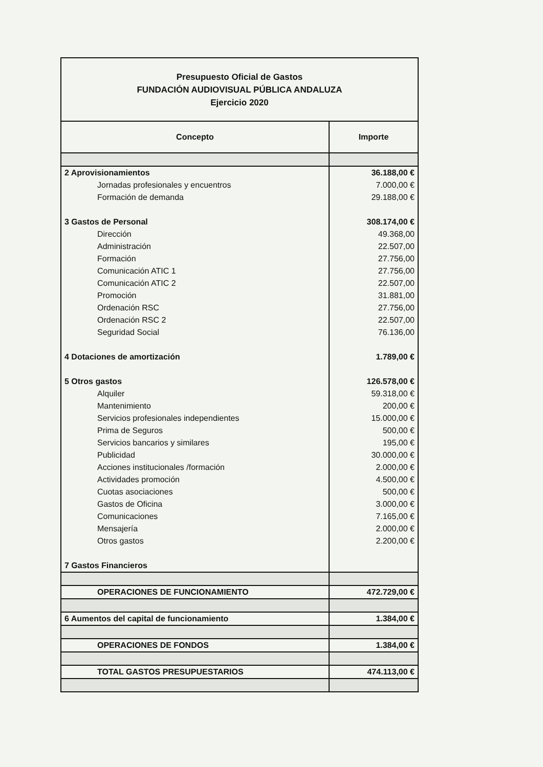| Presupuesto Oficial de Gastos FUNDACIÓN AUDIOVISUAL PÚBLICA ANDALUZA Ejercicio 2020 | |
| Concepto | Importe |
| 2 Aprovisionamientos | 36.188,00 € |
| Jornadas profesionales y encuentros | 7.000,00 € |
| Formación de demanda | 29.188,00 € |
| 3 Gastos de Personal | 308.174,00 € |
| Dirección | 49.368,00 |
| Administración | 22.507,00 |
| Formación | 27.756,00 |
| Comunicación ATIC 1 | 27.756,00 |
| Comunicación ATIC 2 | 22.507,00 |
| Promoción | 31.881,00 |
| Ordenación RSC | 27.756,00 |
| Ordenación RSC 2 | 22.507,00 |
| Seguridad Social | 76.136,00 |
| 4 Dotaciones de amortización | 1.789,00 € |
| 5 Otros gastos | 126.578,00 € |
| Alquiler | 59.318,00 € |
| Mantenimiento | 200,00 € |
| Servicios profesionales independientes | 15.000,00 € |
| Prima de Seguros | 500,00 € |
| Servicios bancarios y similares | 195,00 € |
| Publicidad | 30.000,00 € |
| Acciones institucionales /formación | 2.000,00 € |
| Actividades promoción | 4.500,00 € |
| Cuotas asociaciones | 500,00 € |
| Gastos de Oficina | 3.000,00 € |
| Comunicaciones | 7.165,00 € |
| Mensajería | 2.000,00 € |
| Otros gastos | 2.200,00 € |
| 7 Gastos Financieros | |
| OPERACIONES DE FUNCIONAMIENTO | 472.729,00 € |
| 6 Aumentos del capital de funcionamiento | 1.384,00 € |
| OPERACIONES DE FONDOS | 1.384,00 € |
| TOTAL GASTOS PRESUPUESTARIOS | 474.113,00 € |